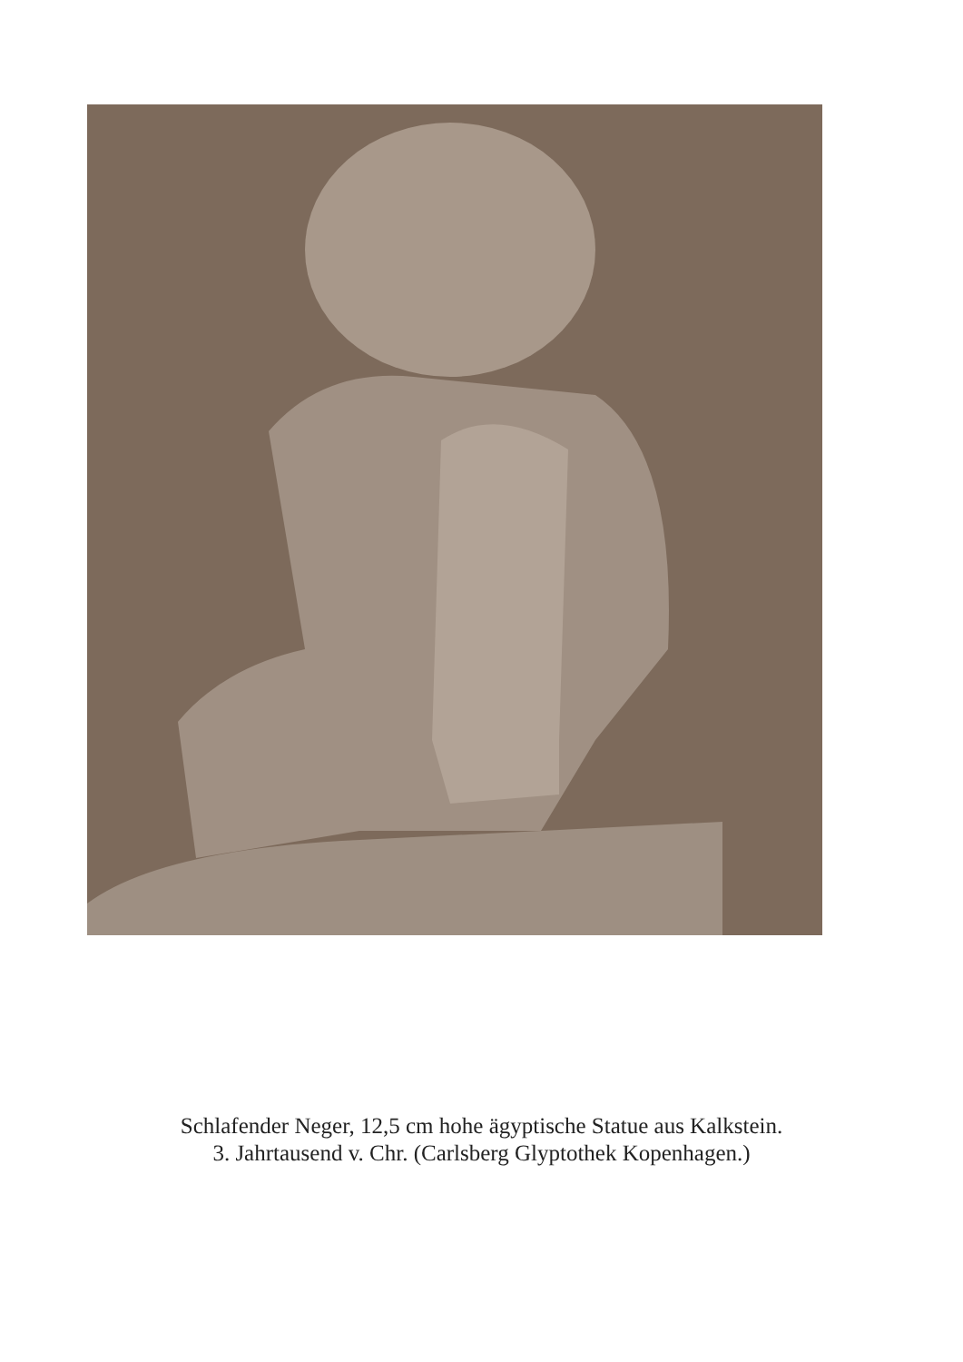Schlafender Neger, 12,5 cm hohe ägyptische Statue aus Kalkstein.
3. Jahrtausend v. Chr. (Carlsberg Glyptothek Kopenhagen.)